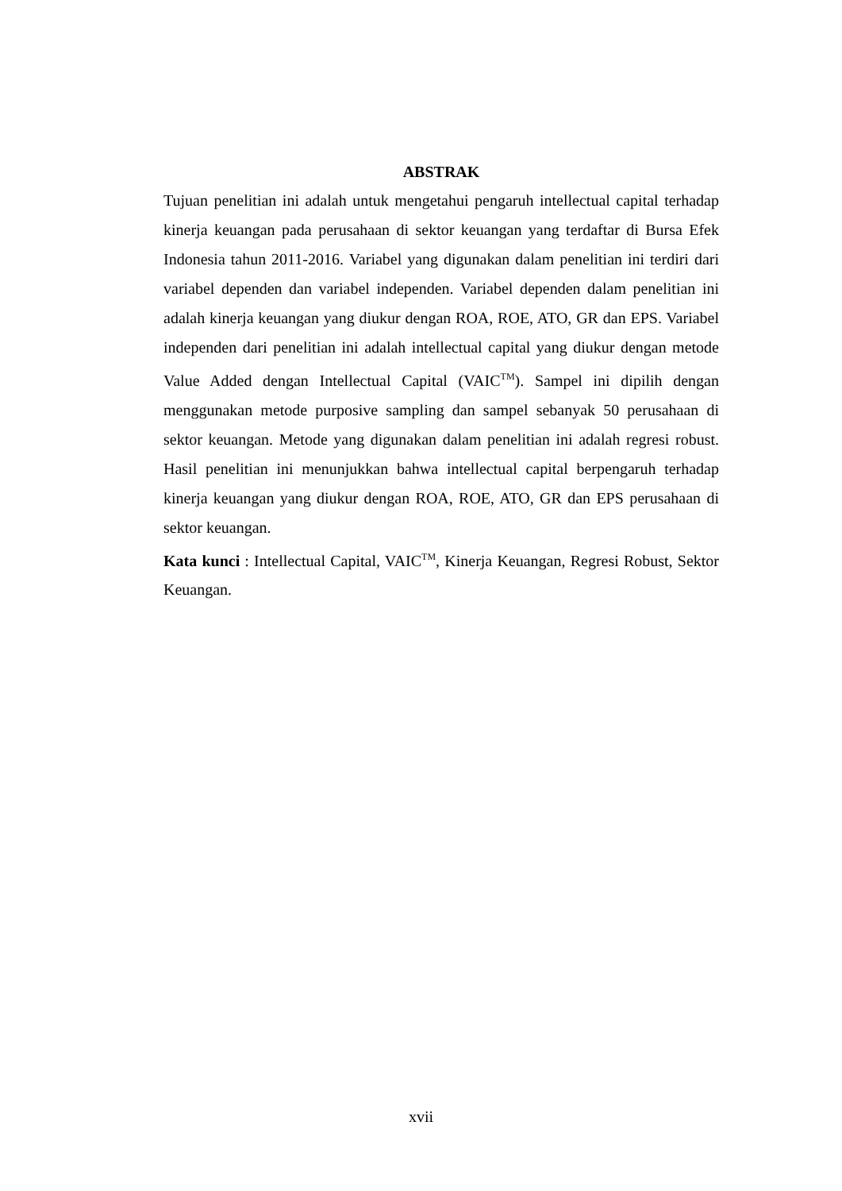ABSTRAK
Tujuan penelitian ini adalah untuk mengetahui pengaruh intellectual capital terhadap kinerja keuangan pada perusahaan di sektor keuangan yang terdaftar di Bursa Efek Indonesia tahun 2011-2016. Variabel yang digunakan dalam penelitian ini terdiri dari variabel dependen dan variabel independen. Variabel dependen dalam penelitian ini adalah kinerja keuangan yang diukur dengan ROA, ROE, ATO, GR dan EPS. Variabel independen dari penelitian ini adalah intellectual capital yang diukur dengan metode Value Added dengan Intellectual Capital (VAIC<sup>TM</sup>). Sampel ini dipilih dengan menggunakan metode purposive sampling dan sampel sebanyak 50 perusahaan di sektor keuangan. Metode yang digunakan dalam penelitian ini adalah regresi robust. Hasil penelitian ini menunjukkan bahwa intellectual capital berpengaruh terhadap kinerja keuangan yang diukur dengan ROA, ROE, ATO, GR dan EPS perusahaan di sektor keuangan.
Kata kunci : Intellectual Capital, VAIC<sup>TM</sup>, Kinerja Keuangan, Regresi Robust, Sektor Keuangan.
xvii